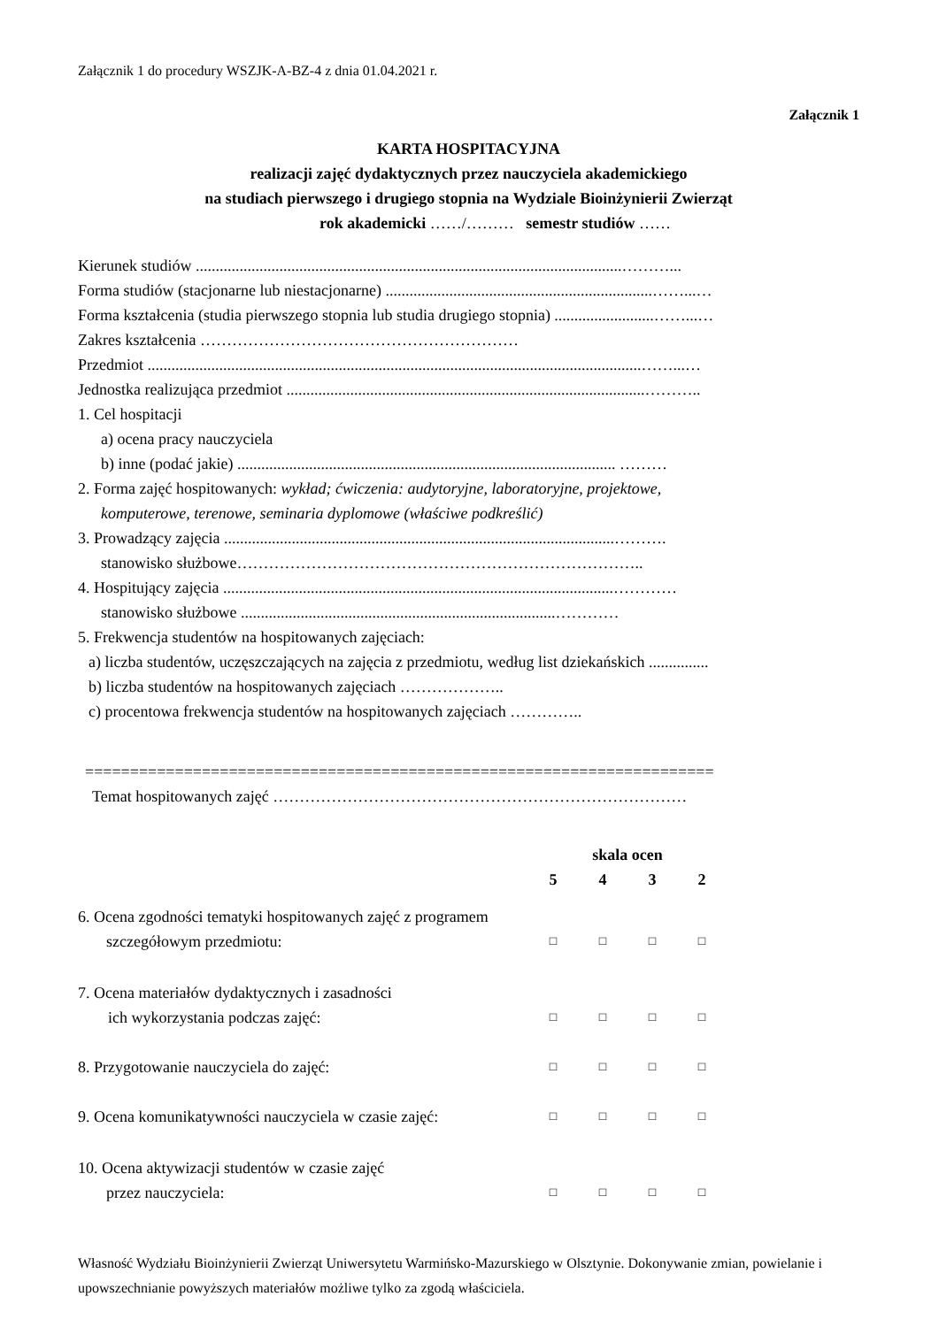Załącznik 1 do procedury WSZJK-A-BZ-4 z dnia 01.04.2021 r.
Załącznik 1
KARTA HOSPITACYJNA
realizacji zajęć dydaktycznych przez nauczyciela akademickiego
na studiach pierwszego i drugiego stopnia na Wydziale Bioinżynierii Zwierząt
rok akademicki ……/……… semestr studiów ……
Kierunek studiów ...........................................................................................................………...
Forma studiów (stacjonarne lub niestacjonarne) ...................................................................……...…
Forma kształcenia (studia pierwszego stopnia lub studia drugiego stopnia) .........................……...…
Zakres kształcenia ……………………………………………………
Przedmiot ............................................................................................................................……...…
Jednostka realizująca przedmiot ..........................................................................................………..
1. Cel hospitacji
a) ocena pracy nauczyciela
b) inne (podać jakie) ............................................................................................... ………
2. Forma zajęć hospitowanych: wykład; ćwiczenia: audytoryjne, laboratoryjne, projektowe,
komputerowe, terenowe, seminaria dyplomowe (właściwe podkreślić)
3. Prowadzący zajęcia ..................................................................................................……….
stanowisko służbowe…………………………………………………………………..
4. Hospitujący zajęcia ..................................................................................................…………
stanowisko służbowe ...............................................................................…………
5. Frekwencja studentów na hospitowanych zajęciach:
a) liczba studentów, uczęszczających na zajęcia z przedmiotu, według list dziekańskich ...............
b) liczba studentów na hospitowanych zajęciach ………………..
c) procentowa frekwencja studentów na hospitowanych zajęciach …………..
======================================================================
Temat hospitowanych zajęć ……………………………………………………………………
| | skala ocen | | | | |
| | 5 | 4 | 3 | 2 | |
| 6. Ocena zgodności tematyki hospitowanych zajęć z programem szczegółowym przedmiotu: | □ | □ | □ | □ | |
| 7. Ocena materiałów dydaktycznych i zasadności ich wykorzystania podczas zajęć: | □ | □ | □ | □ | |
| 8. Przygotowanie nauczyciela do zajęć: | □ | □ | □ | □ | |
| 9. Ocena komunikatywności nauczyciela w czasie zajęć: | □ | □ | □ | □ | |
| 10. Ocena aktywizacji studentów w czasie zajęć przez nauczyciela: | □ | □ | □ | □ | |
Własność Wydziału Bioinżynierii Zwierząt Uniwersytetu Warmińsko-Mazurskiego w Olsztynie. Dokonywanie zmian, powielanie i upowszechnianie powyższych materiałów możliwe tylko za zgodą właściciela.